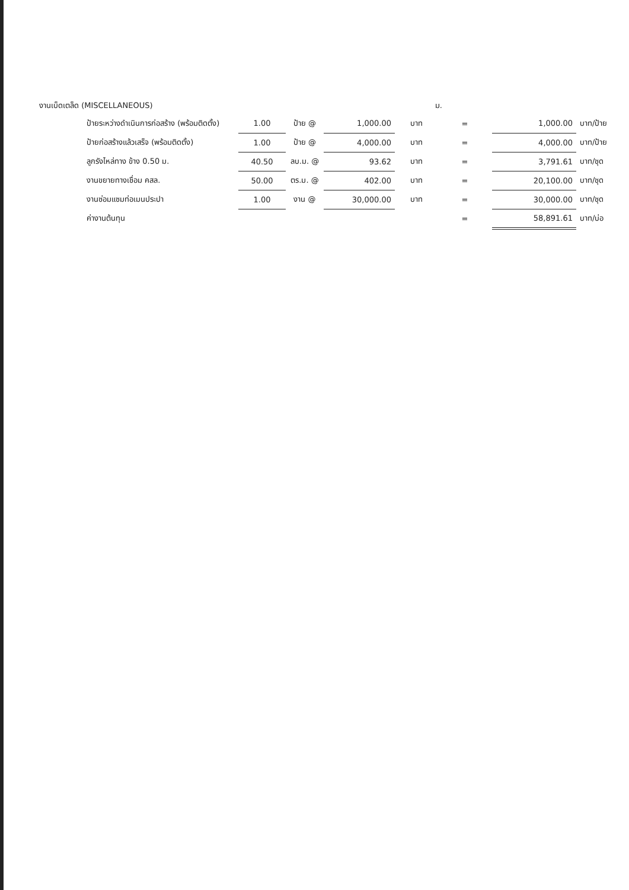งานเบ็ดเตล็ด (MISCELLANEOUS) ม.
| ป้ายระหว่างดำเนินการก่อสร้าง (พร้อมติดตั้ง) | 1.00 | ป้าย @ | 1,000.00 | บาท | = | 1,000.00 | บาท/ป้าย |
| ป้ายก่อสร้างแล้วเสร็จ (พร้อมติดตั้ง) | 1.00 | ป้าย @ | 4,000.00 | บาท | = | 4,000.00 | บาท/ป้าย |
| ลูกรังไหล่ทาง ข้าง 0.50 ม. | 40.50 | ลบ.ม. @ | 93.62 | บาท | = | 3,791.61 | บาท/ชุด |
| งานขยายทางเชื่อม คสล. | 50.00 | ตร.ม. @ | 402.00 | บาท | = | 20,100.00 | บาท/ชุด |
| งานซ่อมแซมท่อเมนประปา | 1.00 | งาน @ | 30,000.00 | บาท | = | 30,000.00 | บาท/ชุด |
| ค่างานต้นทุน | | | | | = | 58,891.61 | บาท/บ่อ |